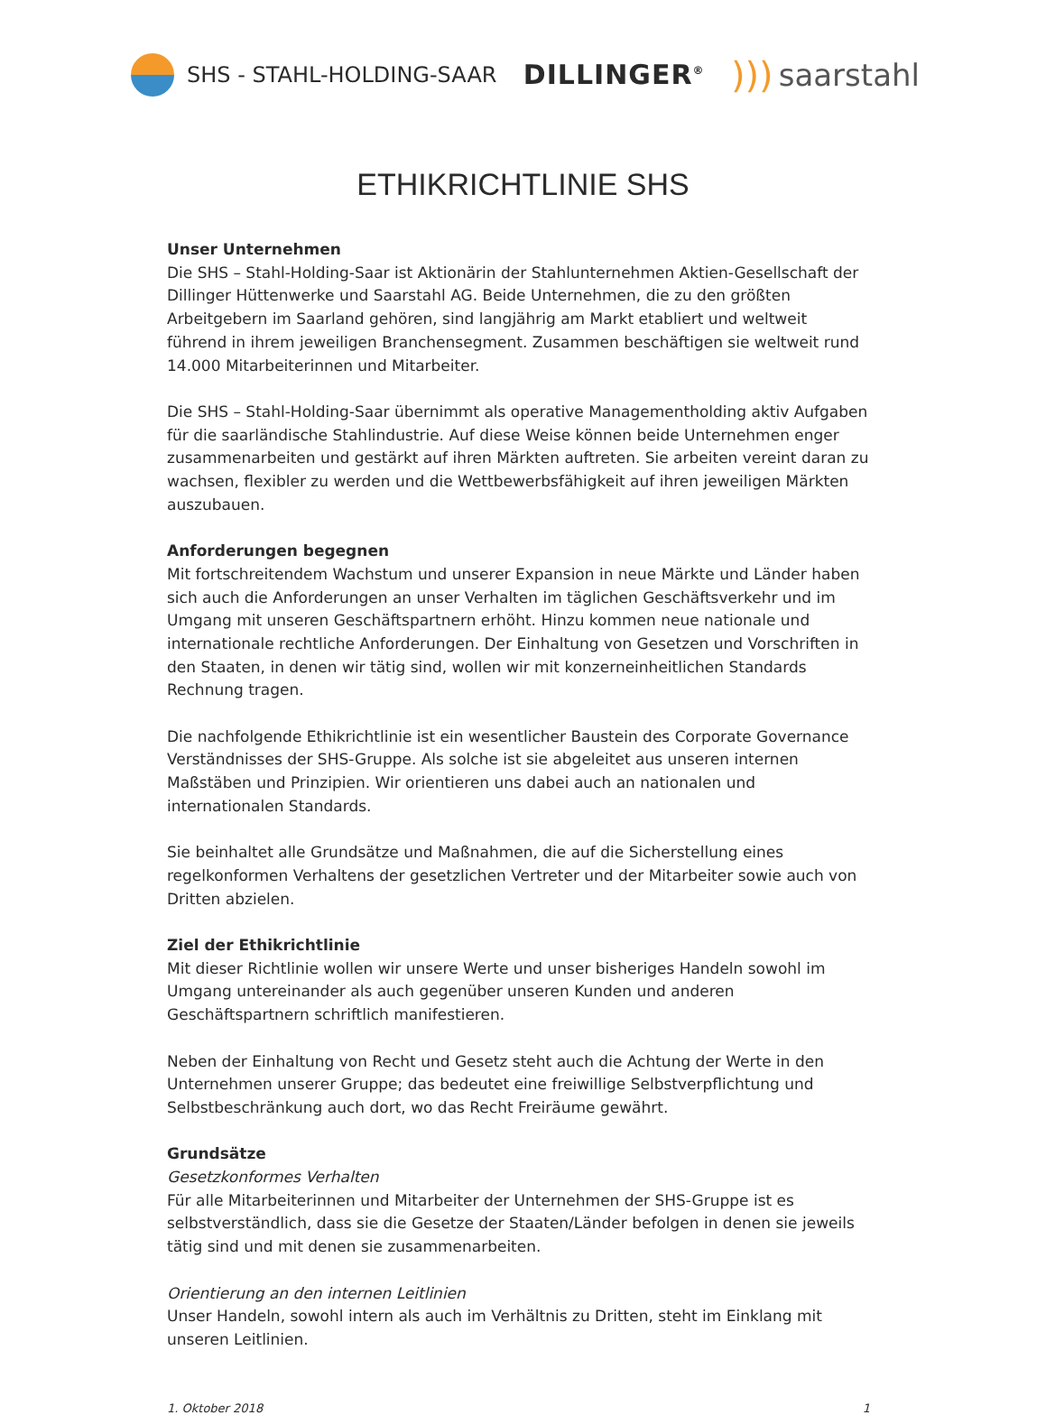SHS - STAHL-HOLDING-SAAR
DILLINGER<sup>®</sup>
))) saarstahl
ETHIKRICHTLINIE SHS
Unser Unternehmen
Die SHS – Stahl-Holding-Saar ist Aktionärin der Stahlunternehmen Aktien-Gesellschaft der Dillinger Hüttenwerke und Saarstahl AG. Beide Unternehmen, die zu den größten Arbeitgebern im Saarland gehören, sind langjährig am Markt etabliert und weltweit führend in ihrem jeweiligen Branchensegment. Zusammen beschäftigen sie weltweit rund 14.000 Mitarbeiterinnen und Mitarbeiter.
Die SHS – Stahl-Holding-Saar übernimmt als operative Managementholding aktiv Aufgaben für die saarländische Stahlindustrie. Auf diese Weise können beide Unternehmen enger zusammenarbeiten und gestärkt auf ihren Märkten auftreten. Sie arbeiten vereint daran zu wachsen, flexibler zu werden und die Wettbewerbsfähigkeit auf ihren jeweiligen Märkten auszubauen.
Anforderungen begegnen
Mit fortschreitendem Wachstum und unserer Expansion in neue Märkte und Länder haben sich auch die Anforderungen an unser Verhalten im täglichen Geschäftsverkehr und im Umgang mit unseren Geschäftspartnern erhöht. Hinzu kommen neue nationale und internationale rechtliche Anforderungen. Der Einhaltung von Gesetzen und Vorschriften in den Staaten, in denen wir tätig sind, wollen wir mit konzerneinheitlichen Standards Rechnung tragen.
Die nachfolgende Ethikrichtlinie ist ein wesentlicher Baustein des Corporate Governance Verständnisses der SHS-Gruppe. Als solche ist sie abgeleitet aus unseren internen Maßstäben und Prinzipien. Wir orientieren uns dabei auch an nationalen und internationalen Standards.
Sie beinhaltet alle Grundsätze und Maßnahmen, die auf die Sicherstellung eines regelkonformen Verhaltens der gesetzlichen Vertreter und der Mitarbeiter sowie auch von Dritten abzielen.
Ziel der Ethikrichtlinie
Mit dieser Richtlinie wollen wir unsere Werte und unser bisheriges Handeln sowohl im Umgang untereinander als auch gegenüber unseren Kunden und anderen Geschäftspartnern schriftlich manifestieren.
Neben der Einhaltung von Recht und Gesetz steht auch die Achtung der Werte in den Unternehmen unserer Gruppe; das bedeutet eine freiwillige Selbstverpflichtung und Selbstbeschränkung auch dort, wo das Recht Freiräume gewährt.
Grundsätze
Gesetzkonformes Verhalten
Für alle Mitarbeiterinnen und Mitarbeiter der Unternehmen der SHS-Gruppe ist es selbstverständlich, dass sie die Gesetze der Staaten/Länder befolgen in denen sie jeweils tätig sind und mit denen sie zusammenarbeiten.
Orientierung an den internen Leitlinien
Unser Handeln, sowohl intern als auch im Verhältnis zu Dritten, steht im Einklang mit unseren Leitlinien.
1. Oktober 2018 1